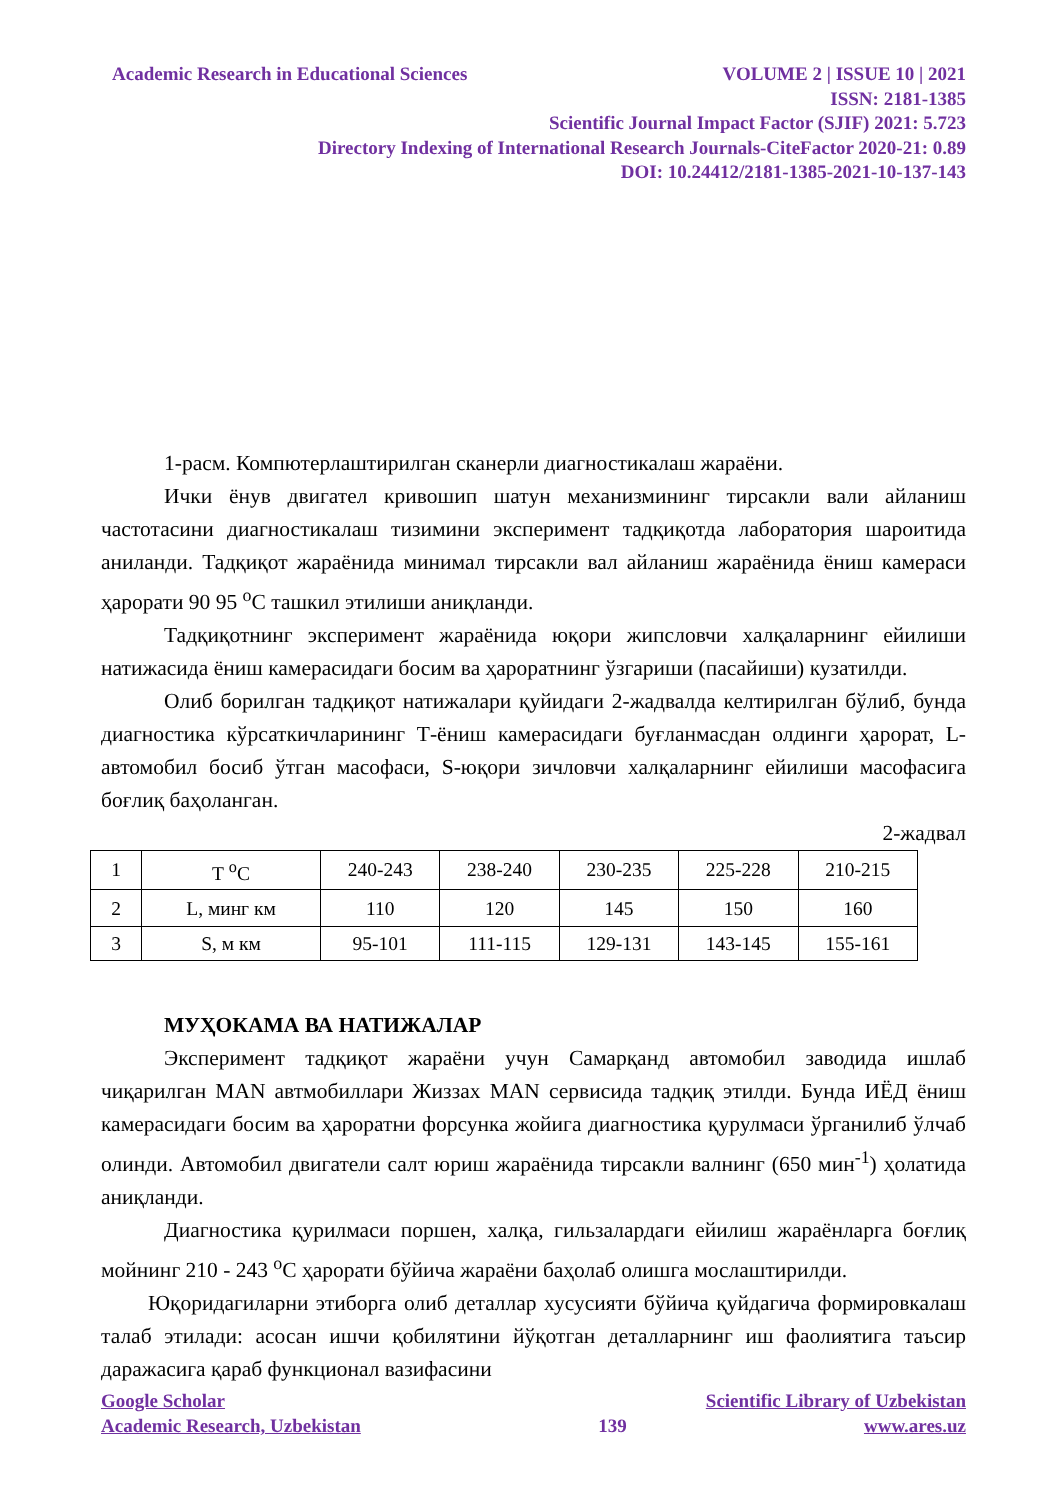Academic Research in Educational Sciences VOLUME 2 | ISSUE 10 | 2021
ISSN: 2181-1385
Scientific Journal Impact Factor (SJIF) 2021: 5.723
Directory Indexing of International Research Journals-CiteFactor 2020-21: 0.89
DOI: 10.24412/2181-1385-2021-10-137-143
1-расм. Компютерлаштирилган сканерли диагностикалаш жараёни.
Ички ёнув двигател кривошип шатун механизмининг тирсакли вали айланиш частотасини диагностикалаш тизимини эксперимент тадқиқотда лаборатория шароитида аниланди. Тадқиқот жараёнида минимал тирсакли вал айланиш жараёнида ёниш камераси ҳарорати 90 95 <sup>о</sup>С ташкил этилиши аниқланди.
Тадқиқотнинг эксперимент жараёнида юқори жипсловчи халқаларнинг ейилиши натижасида ёниш камерасидаги босим ва ҳароратнинг ўзгариши (пасайиши) кузатилди.
Олиб борилган тадқиқот натижалари қуйидаги 2-жадвалда келтирилган бўлиб, бунда диагностика кўрсаткичларининг Т-ёниш камерасидаги буғланмасдан олдинги ҳарорат, L-автомобил босиб ўтган масофаси, S-юқори зичловчи халқаларнинг ейилиши масофасига боғлиқ баҳоланган.
2-жадвал
| 1 | Т <sup>о</sup>С | 240-243 | 238-240 | 230-235 | 225-228 | 210-215 |
| 2 | L, минг км | 110 | 120 | 145 | 150 | 160 |
| 3 | S, м км | 95-101 | 111-115 | 129-131 | 143-145 | 155-161 |
МУҲОКАМА ВА НАТИЖАЛАР
Эксперимент тадқиқот жараёни учун Самарқанд автомобил заводида ишлаб чиқарилган MAN автмобиллари Жиззах MAN сервисида тадқиқ этилди. Бунда ИЁД ёниш камерасидаги босим ва ҳароратни форсунка жойига диагностика қурулмаси ўрганилиб ўлчаб олинди. Автомобил двигатели салт юриш жараёнида тирсакли валнинг (650 мин<sup>-1</sup>) ҳолатида аниқланди.
Диагностика қурилмаси поршен, халқа, гильзалардаги ейилиш жараёнларга боғлиқ мойнинг 210 - 243 <sup>о</sup>С ҳарорати бўйича жараёни баҳолаб олишга мослаштирилди.
Юқоридагиларни этиборга олиб деталлар хусусияти бўйича қуйдагича формировкалаш талаб этилади: асосан ишчи қобилятини йўқотган деталларнинг иш фаолиятига таъсир даражасига қараб функционал вазифасини
Google Scholar Scientific Library of Uzbekistan
Academic Research, Uzbekistan 139 www.ares.uz